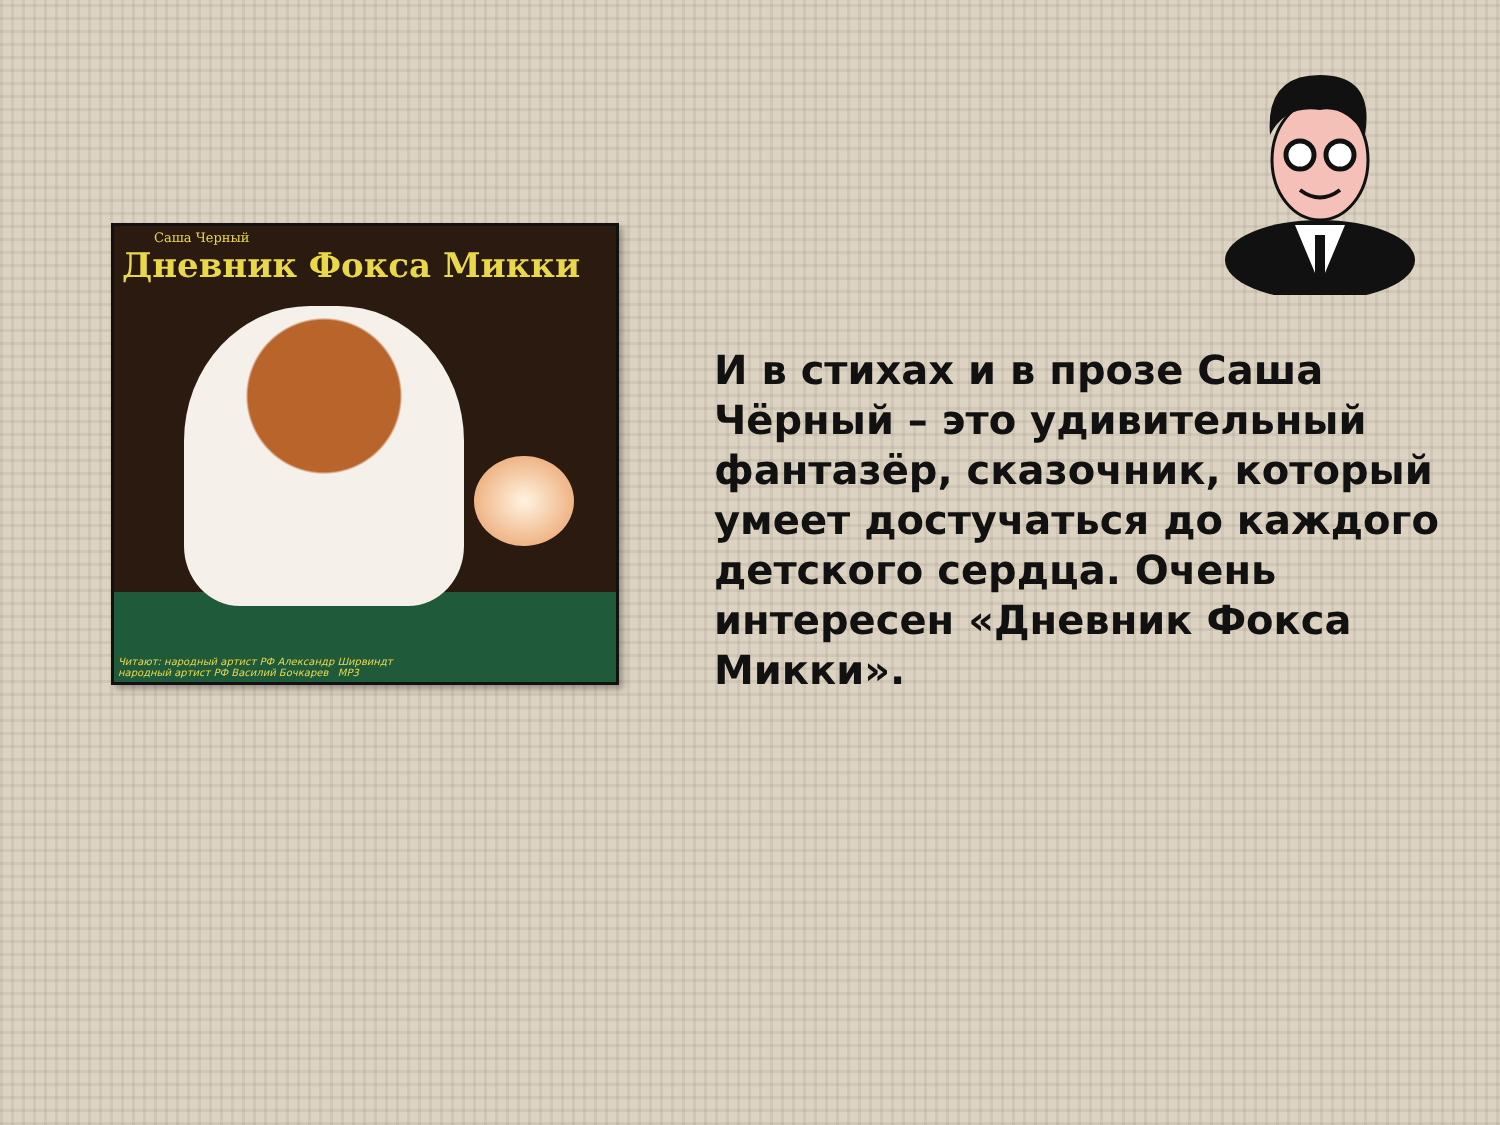Саша Черный
Дневник Фокса Микки
Читают: народный артист РФ Александр Ширвиндт
народный артист РФ Василий Бочкарев MP3
И в стихах и в прозе Саша Чёрный – это удивительный фантазёр, сказочник, который умеет достучаться до каждого детского сердца. Очень интересен «Дневник Фокса Микки».